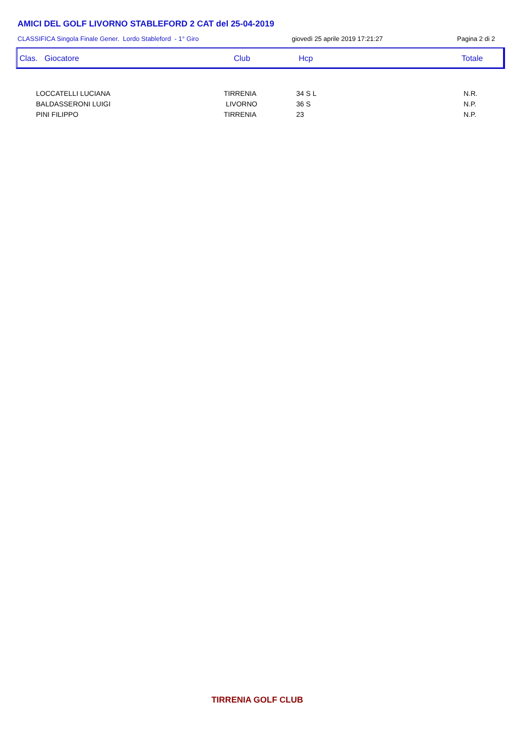AMICI DEL GOLF LIVORNO STABLEFORD 2 CAT del 25-04-2019
CLASSIFICA Singola Finale Gener. Lordo Stableford - 1° Giro
giovedì 25 aprile 2019 17:21:27
Pagina 2 di 2
Clas. Giocatore Club Hcp Totale
| LOCCATELLI LUCIANA | TIRRENIA | 34 S L | N.R. |
| BALDASSERONI LUIGI | LIVORNO | 36 S | N.P. |
| PINI FILIPPO | TIRRENIA | 23 | N.P. |
TIRRENIA GOLF CLUB